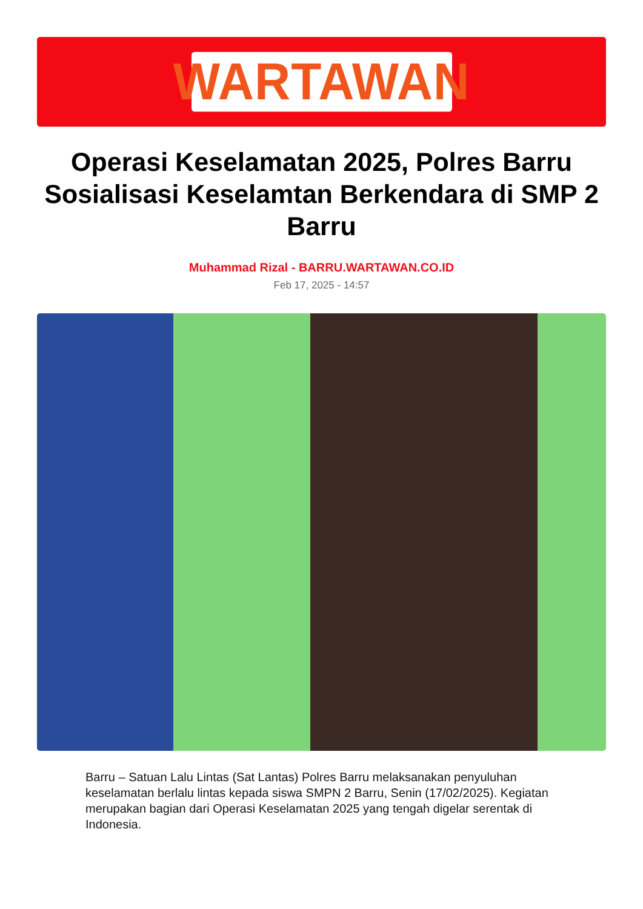WARTAWAN
Operasi Keselamatan 2025, Polres Barru Sosialisasi Keselamtan Berkendara di SMP 2 Barru
Muhammad Rizal - BARRU.WARTAWAN.CO.ID
Feb 17, 2025 - 14:57
Barru – Satuan Lalu Lintas (Sat Lantas) Polres Barru melaksanakan penyuluhan keselamatan berlalu lintas kepada siswa SMPN 2 Barru, Senin (17/02/2025). Kegiatan merupakan bagian dari Operasi Keselamatan 2025 yang tengah digelar serentak di Indonesia.